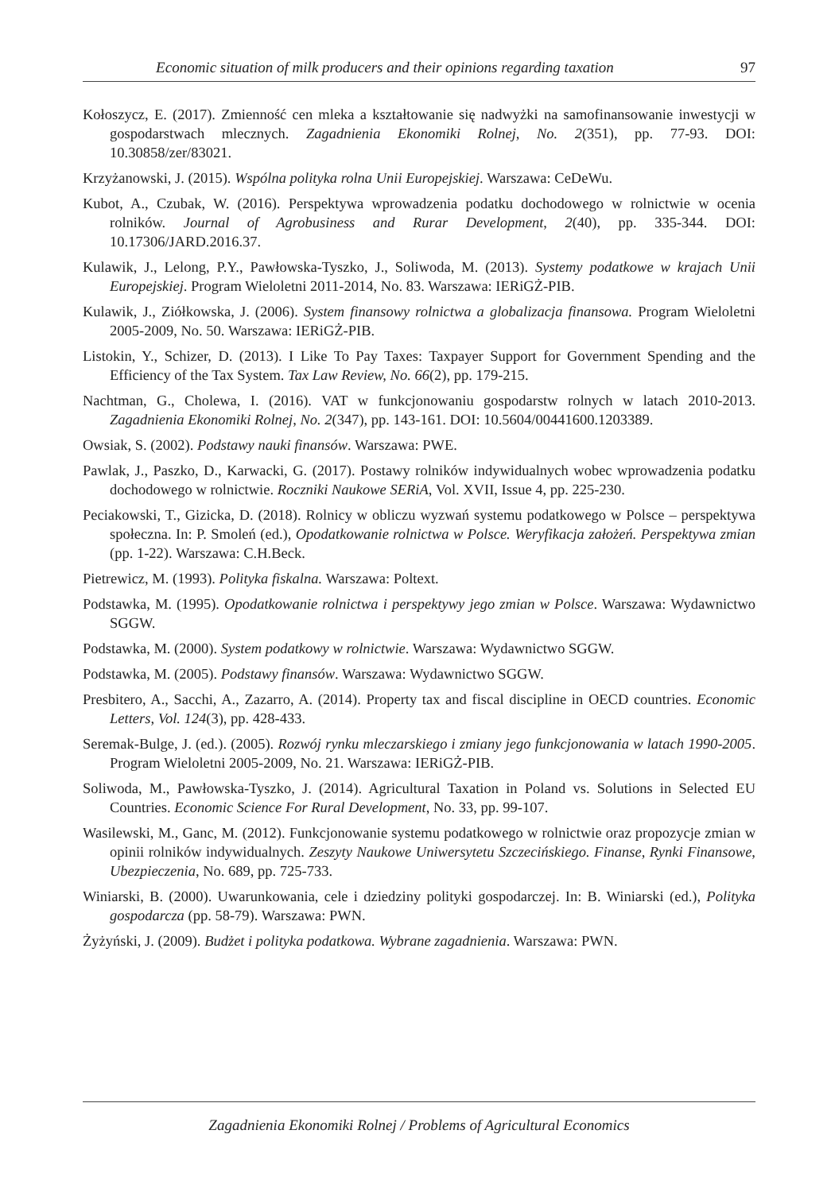Economic situation of milk producers and their opinions regarding taxation 97
Kołoszycz, E. (2017). Zmienność cen mleka a kształtowanie się nadwyżki na samofinansowanie inwestycji w gospodarstwach mlecznych. Zagadnienia Ekonomiki Rolnej, No. 2(351), pp. 77-93. DOI: 10.30858/zer/83021.
Krzyżanowski, J. (2015). Wspólna polityka rolna Unii Europejskiej. Warszawa: CeDeWu.
Kubot, A., Czubak, W. (2016). Perspektywa wprowadzenia podatku dochodowego w rolnictwie w ocenia rolników. Journal of Agrobusiness and Rurar Development, 2(40), pp. 335-344. DOI: 10.17306/JARD.2016.37.
Kulawik, J., Lelong, P.Y., Pawłowska-Tyszko, J., Soliwoda, M. (2013). Systemy podatkowe w krajach Unii Europejskiej. Program Wieloletni 2011-2014, No. 83. Warszawa: IERiGŻ-PIB.
Kulawik, J., Ziółkowska, J. (2006). System finansowy rolnictwa a globalizacja finansowa. Program Wieloletni 2005-2009, No. 50. Warszawa: IERiGŻ-PIB.
Listokin, Y., Schizer, D. (2013). I Like To Pay Taxes: Taxpayer Support for Government Spending and the Efficiency of the Tax System. Tax Law Review, No. 66(2), pp. 179-215.
Nachtman, G., Cholewa, I. (2016). VAT w funkcjonowaniu gospodarstw rolnych w latach 2010-2013. Zagadnienia Ekonomiki Rolnej, No. 2(347), pp. 143-161. DOI: 10.5604/00441600.1203389.
Owsiak, S. (2002). Podstawy nauki finansów. Warszawa: PWE.
Pawlak, J., Paszko, D., Karwacki, G. (2017). Postawy rolników indywidualnych wobec wprowadzenia podatku dochodowego w rolnictwie. Roczniki Naukowe SERiA, Vol. XVII, Issue 4, pp. 225-230.
Peciakowski, T., Gizicka, D. (2018). Rolnicy w obliczu wyzwań systemu podatkowego w Polsce – perspektywa społeczna. In: P. Smoleń (ed.), Opodatkowanie rolnictwa w Polsce. Weryfikacja założeń. Perspektywa zmian (pp. 1-22). Warszawa: C.H.Beck.
Pietrewicz, M. (1993). Polityka fiskalna. Warszawa: Poltext.
Podstawka, M. (1995). Opodatkowanie rolnictwa i perspektywy jego zmian w Polsce. Warszawa: Wydawnictwo SGGW.
Podstawka, M. (2000). System podatkowy w rolnictwie. Warszawa: Wydawnictwo SGGW.
Podstawka, M. (2005). Podstawy finansów. Warszawa: Wydawnictwo SGGW.
Presbitero, A., Sacchi, A., Zazarro, A. (2014). Property tax and fiscal discipline in OECD countries. Economic Letters, Vol. 124(3), pp. 428-433.
Seremak-Bulge, J. (ed.). (2005). Rozwój rynku mleczarskiego i zmiany jego funkcjonowania w latach 1990-2005. Program Wieloletni 2005-2009, No. 21. Warszawa: IERiGŻ-PIB.
Soliwoda, M., Pawłowska-Tyszko, J. (2014). Agricultural Taxation in Poland vs. Solutions in Selected EU Countries. Economic Science For Rural Development, No. 33, pp. 99-107.
Wasilewski, M., Ganc, M. (2012). Funkcjonowanie systemu podatkowego w rolnictwie oraz propozycje zmian w opinii rolników indywidualnych. Zeszyty Naukowe Uniwersytetu Szczecińskiego. Finanse, Rynki Finansowe, Ubezpieczenia, No. 689, pp. 725-733.
Winiarski, B. (2000). Uwarunkowania, cele i dziedziny polityki gospodarczej. In: B. Winiarski (ed.), Polityka gospodarcza (pp. 58-79). Warszawa: PWN.
Żyżyński, J. (2009). Budżet i polityka podatkowa. Wybrane zagadnienia. Warszawa: PWN.
Zagadnienia Ekonomiki Rolnej / Problems of Agricultural Economics